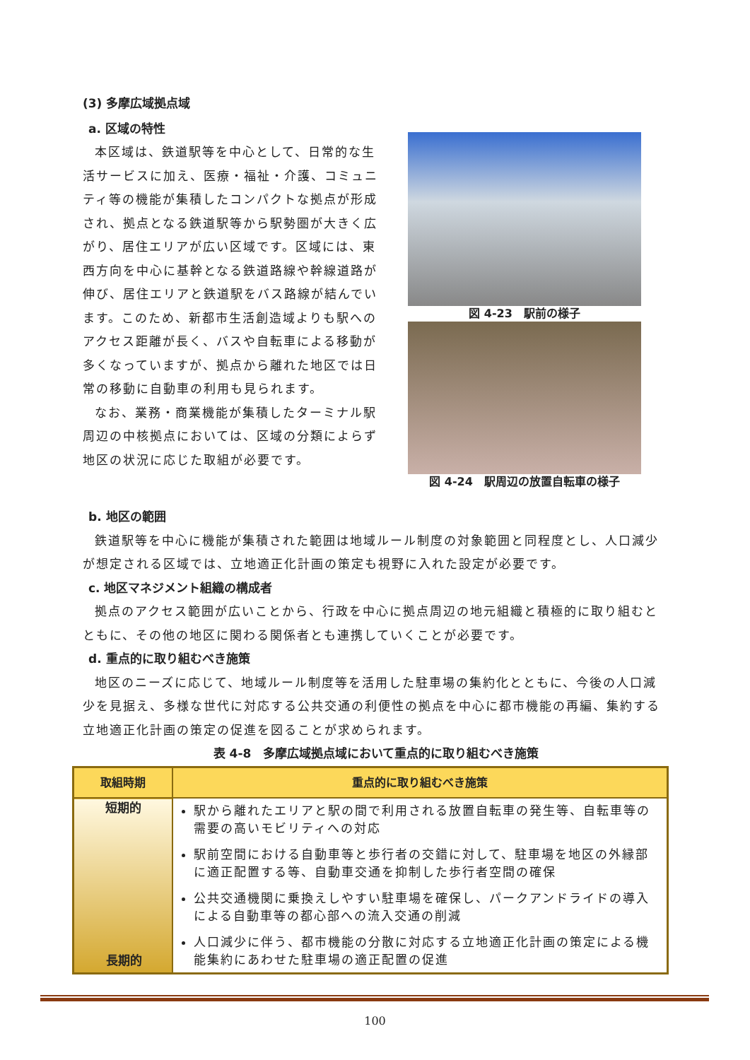(3) 多摩広域拠点域
a. 区域の特性
本区域は、鉄道駅等を中心として、日常的な生活サービスに加え、医療・福祉・介護、コミュニティ等の機能が集積したコンパクトな拠点が形成され、拠点となる鉄道駅等から駅勢圏が大きく広がり、居住エリアが広い区域です。区域には、東西方向を中心に基幹となる鉄道路線や幹線道路が伸び、居住エリアと鉄道駅をバス路線が結んでいます。このため、新都市生活創造域よりも駅へのアクセス距離が長く、バスや自転車による移動が多くなっていますが、拠点から離れた地区では日常の移動に自動車の利用も見られます。
なお、業務・商業機能が集積したターミナル駅周辺の中核拠点においては、区域の分類によらず地区の状況に応じた取組が必要です。
図 4-23　駅前の様子
図 4-24　駅周辺の放置自転車の様子
b. 地区の範囲
鉄道駅等を中心に機能が集積された範囲は地域ルール制度の対象範囲と同程度とし、人口減少が想定される区域では、立地適正化計画の策定も視野に入れた設定が必要です。
c. 地区マネジメント組織の構成者
拠点のアクセス範囲が広いことから、行政を中心に拠点周辺の地元組織と積極的に取り組むとともに、その他の地区に関わる関係者とも連携していくことが必要です。
d. 重点的に取り組むべき施策
地区のニーズに応じて、地域ルール制度等を活用した駐車場の集約化とともに、今後の人口減少を見据え、多様な世代に対応する公共交通の利便性の拠点を中心に都市機能の再編、集約する立地適正化計画の策定の促進を図ることが求められます。
表 4-8　多摩広域拠点域において重点的に取り組むべき施策
| 取組時期 | 重点的に取り組むべき施策 |
| --- | --- |
| 短期的 長期的 | 駅から離れたエリアと駅の間で利用される放置自転車の発生等、自転車等の需要の高いモビリティへの対応 駅前空間における自動車等と歩行者の交錯に対して、駐車場を地区の外縁部に適正配置する等、自動車交通を抑制した歩行者空間の確保 公共交通機関に乗換えしやすい駐車場を確保し、パークアンドライドの導入による自動車等の都心部への流入交通の削減 人口減少に伴う、都市機能の分散に対応する立地適正化計画の策定による機能集約にあわせた駐車場の適正配置の促進 |
100